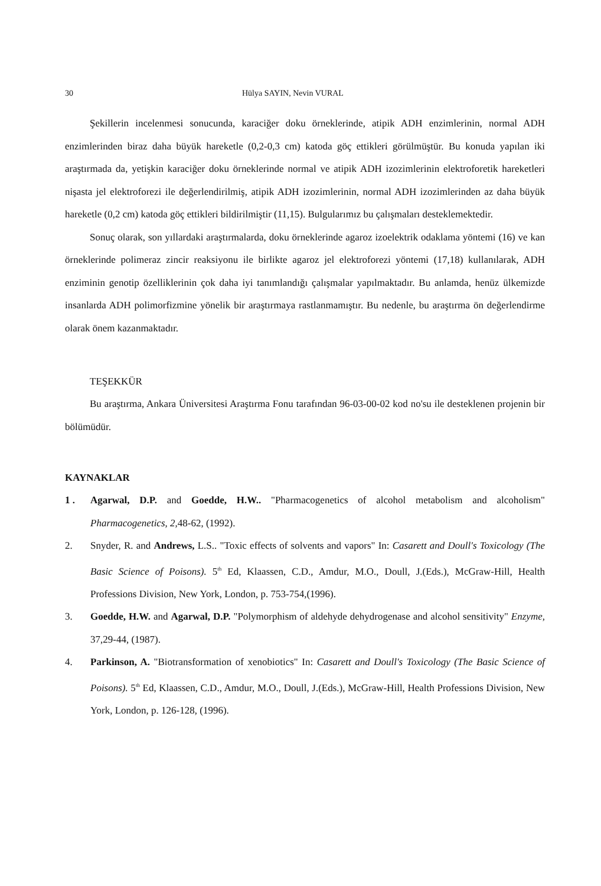30 Hülya SAYIN, Nevin VURAL
Şekillerin incelenmesi sonucunda, karaciğer doku örneklerinde, atipik ADH enzimlerinin, normal ADH enzimlerinden biraz daha büyük hareketle (0,2-0,3 cm) katoda göç ettikleri görülmüştür. Bu konuda yapılan iki araştırmada da, yetişkin karaciğer doku örneklerinde normal ve atipik ADH izozimlerinin elektroforetik hareketleri nişasta jel elektroforezi ile değerlendirilmiş, atipik ADH izozimlerinin, normal ADH izozimlerinden az daha büyük hareketle (0,2 cm) katoda göç ettikleri bildirilmiştir (11,15). Bulgularımız bu çalışmaları desteklemektedir.
Sonuç olarak, son yıllardaki araştırmalarda, doku örneklerinde agaroz izoelektrik odaklama yöntemi (16) ve kan örneklerinde polimeraz zincir reaksiyonu ile birlikte agaroz jel elektroforezi yöntemi (17,18) kullanılarak, ADH enziminin genotip özelliklerinin çok daha iyi tanımlandığı çalışmalar yapılmaktadır. Bu anlamda, henüz ülkemizde insanlarda ADH polimorfizmine yönelik bir araştırmaya rastlanmamıştır. Bu nedenle, bu araştırma ön değerlendirme olarak önem kazanmaktadır.
TEŞEKKÜR
Bu araştırma, Ankara Üniversitesi Araştırma Fonu tarafından 96-03-00-02 kod no'su ile desteklenen projenin bir bölümüdür.
KAYNAKLAR
1 . Agarwal, D.P. and Goedde, H.W.. "Pharmacogenetics of alcohol metabolism and alcoholism" Pharmacogenetics, 2, 48-62, (1992).
2. Snyder, R. and Andrews, L.S.. "Toxic effects of solvents and vapors" In: Casarett and Doull's Toxicology (The Basic Science of Poisons). 5<sup>th</sup> Ed, Klaassen, C.D., Amdur, M.O., Doull, J.(Eds.), McGraw-Hill, Health Professions Division, New York, London, p. 753-754,(1996).
3. Goedde, H.W. and Agarwal, D.P. "Polymorphism of aldehyde dehydrogenase and alcohol sensitivity" Enzyme, 37,29-44, (1987).
4. Parkinson, A. "Biotransformation of xenobiotics" In: Casarett and Doull's Toxicology (The Basic Science of Poisons). 5<sup>th</sup> Ed, Klaassen, C.D., Amdur, M.O., Doull, J.(Eds.), McGraw-Hill, Health Professions Division, New York, London, p. 126-128, (1996).